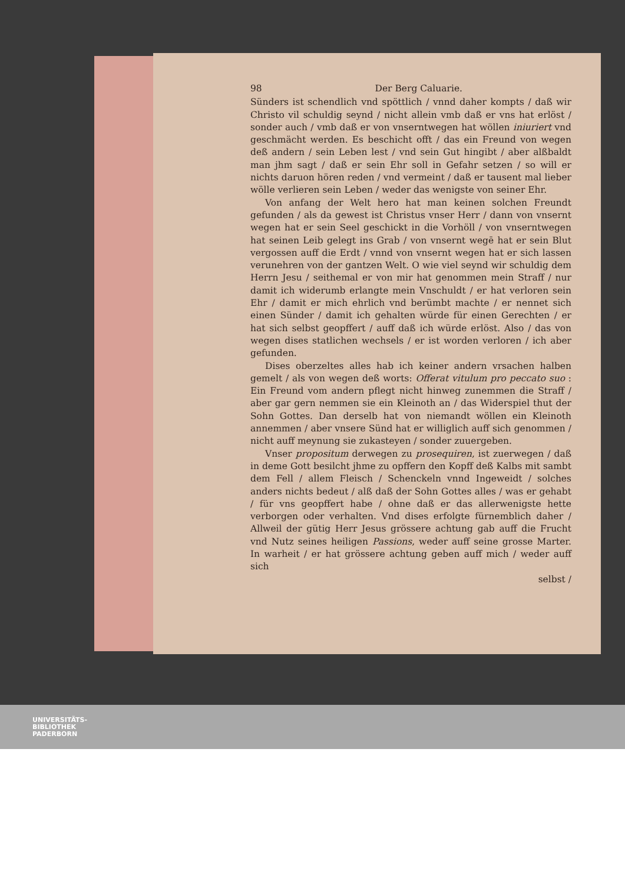98 Der Berg Caluarie.
Sünders ist schendlich vnd spöttlich / vnnd daher kompts / daß wir Christo vil schuldig seynd / nicht allein vmb daß er vns hat erlöst / sonder auch / vmb daß er von vnserntwegen hat wöllen iniuriert vnd geschmächt werden. Es beschicht offt / das ein Freund von wegen deß andern / sein Leben lest / vnd sein Gut hingibt / aber alßbaldt man jhm sagt / daß er sein Ehr soll in Gefahr setzen / so will er nichts daruon hören reden / vnd vermeint / daß er tausent mal lieber wölle verlieren sein Leben / weder das wenigste von seiner Ehr.
Von anfang der Welt hero hat man keinen solchen Freundt gefunden / als da gewest ist Christus vnser Herr / dann von vnsernt wegen hat er sein Seel geschickt in die Vorhöll / von vnserntwegen hat seinen Leib gelegt ins Grab / von vnsernt wegē hat er sein Blut vergossen auff die Erdt / vnnd von vnsernt wegen hat er sich lassen verunehren von der gantzen Welt. O wie viel seynd wir schuldig dem Herrn Jesu / seithemal er von mir hat genommen mein Straff / nur damit ich widerumb erlangte mein Vnschuldt / er hat verloren sein Ehr / damit er mich ehrlich vnd berümbt machte / er nennet sich einen Sünder / damit ich gehalten würde für einen Gerechten / er hat sich selbst geopffert / auff daß ich würde erlöst. Also / das von wegen dises statlichen wechsels / er ist worden verloren / ich aber gefunden.
Dises oberzeltes alles hab ich keiner andern vrsachen halben gemelt / als von wegen deß worts: Offerat vitulum pro peccato suo : Ein Freund vom andern pflegt nicht hinweg zunemmen die Straff / aber gar gern nemmen sie ein Kleinoth an / das Widerspiel thut der Sohn Gottes. Dan derselb hat von niemandt wöllen ein Kleinoth annemmen / aber vnsere Sünd hat er williglich auff sich genommen / nicht auff meynung sie zukasteyen / sonder zuuergeben.
Vnser propositum derwegen zu prosequiren, ist zuerwegen / daß in deme Gott besilcht jhme zu opffern den Kopff deß Kalbs mit sambt dem Fell / allem Fleisch / Schenckeln vnnd Ingeweidt / solches anders nichts bedeut / alß daß der Sohn Gottes alles / was er gehabt / für vns geopffert habe / ohne daß er das allerwenigste hette verborgen oder verhalten. Vnd dises erfolgte fürnemblich daher / Allweil der gütig Herr Jesus grössere achtung gab auff die Frucht vnd Nutz seines heiligen Passions, weder auff seine grosse Marter. In warheit / er hat grössere achtung geben auff mich / weder auff sich
selbst /
UNIVERSITÄTS-
BIBLIOTHEK
PADERBORN